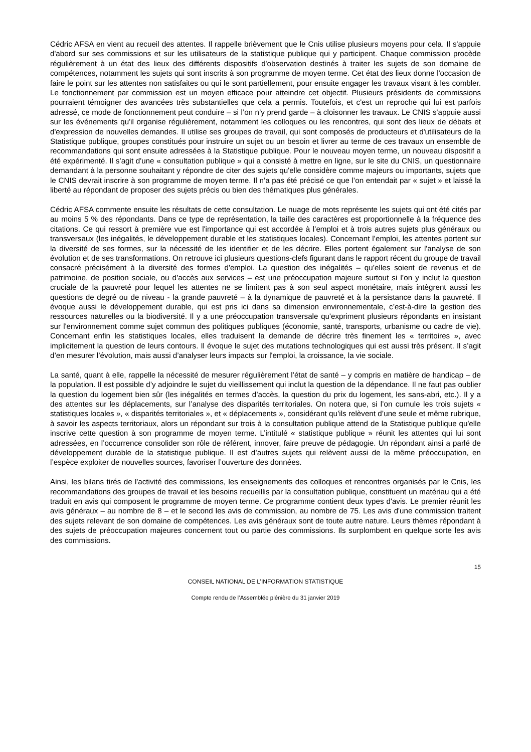Cédric AFSA en vient au recueil des attentes. Il rappelle brièvement que le Cnis utilise plusieurs moyens pour cela. Il s'appuie d'abord sur ses commissions et sur les utilisateurs de la statistique publique qui y participent. Chaque commission procède régulièrement à un état des lieux des différents dispositifs d'observation destinés à traiter les sujets de son domaine de compétences, notamment les sujets qui sont inscrits à son programme de moyen terme. Cet état des lieux donne l'occasion de faire le point sur les attentes non satisfaites ou qui le sont partiellement, pour ensuite engager les travaux visant à les combler. Le fonctionnement par commission est un moyen efficace pour atteindre cet objectif. Plusieurs présidents de commissions pourraient témoigner des avancées très substantielles que cela a permis. Toutefois, et c'est un reproche qui lui est parfois adressé, ce mode de fonctionnement peut conduire – si l’on n’y prend garde – à cloisonner les travaux. Le CNIS s'appuie aussi sur les événements qu'il organise régulièrement, notamment les colloques ou les rencontres, qui sont des lieux de débats et d'expression de nouvelles demandes. Il utilise ses groupes de travail, qui sont composés de producteurs et d'utilisateurs de la Statistique publique, groupes constitués pour instruire un sujet ou un besoin et livrer au terme de ces travaux un ensemble de recommandations qui sont ensuite adressées à la Statistique publique. Pour le nouveau moyen terme, un nouveau dispositif a été expérimenté. Il s’agit d'une « consultation publique » qui a consisté à mettre en ligne, sur le site du CNIS, un questionnaire demandant à la personne souhaitant y répondre de citer des sujets qu'elle considère comme majeurs ou importants, sujets que le CNIS devrait inscrire à son programme de moyen terme. Il n’a pas été précisé ce que l’on entendait par « sujet » et laissé la liberté au répondant de proposer des sujets précis ou bien des thématiques plus générales.
Cédric AFSA commente ensuite les résultats de cette consultation. Le nuage de mots représente les sujets qui ont été cités par au moins 5 % des répondants. Dans ce type de représentation, la taille des caractères est proportionnelle à la fréquence des citations. Ce qui ressort à première vue est l'importance qui est accordée à l’emploi et à trois autres sujets plus généraux ou transversaux (les inégalités, le développement durable et les statistiques locales). Concernant l’emploi, les attentes portent sur la diversité de ses formes, sur la nécessité de les identifier et de les décrire. Elles portent également sur l'analyse de son évolution et de ses transformations. On retrouve ici plusieurs questions-clefs figurant dans le rapport récent du groupe de travail consacré précisément à la diversité des formes d'emploi. La question des inégalités – qu’elles soient de revenus et de patrimoine, de position sociale, ou d’accès aux services – est une préoccupation majeure surtout si l’on y inclut la question cruciale de la pauvreté pour lequel les attentes ne se limitent pas à son seul aspect monétaire, mais intègrent aussi les questions de degré ou de niveau - la grande pauvreté – à la dynamique de pauvreté et à la persistance dans la pauvreté. Il évoque aussi le développement durable, qui est pris ici dans sa dimension environnementale, c’est-à-dire la gestion des ressources naturelles ou la biodiversité. Il y a une préoccupation transversale qu'expriment plusieurs répondants en insistant sur l'environnement comme sujet commun des politiques publiques (économie, santé, transports, urbanisme ou cadre de vie). Concernant enfin les statistiques locales, elles traduisent la demande de décrire très finement les « territoires », avec implicitement la question de leurs contours. Il évoque le sujet des mutations technologiques qui est aussi très présent. Il s’agit d’en mesurer l’évolution, mais aussi d’analyser leurs impacts sur l'emploi, la croissance, la vie sociale.
La santé, quant à elle, rappelle la nécessité de mesurer régulièrement l’état de santé – y compris en matière de handicap – de la population. Il est possible d’y adjoindre le sujet du vieillissement qui inclut la question de la dépendance. Il ne faut pas oublier la question du logement bien sûr (les inégalités en termes d’accès, la question du prix du logement, les sans-abri, etc.). Il y a des attentes sur les déplacements, sur l’analyse des disparités territoriales. On notera que, si l’on cumule les trois sujets « statistiques locales », « disparités territoriales », et « déplacements », considérant qu’ils relèvent d’une seule et même rubrique, à savoir les aspects territoriaux, alors un répondant sur trois à la consultation publique attend de la Statistique publique qu'elle inscrive cette question à son programme de moyen terme. L’intitulé « statistique publique » réunit les attentes qui lui sont adressées, en l’occurrence consolider son rôle de référent, innover, faire preuve de pédagogie. Un répondant ainsi a parlé de développement durable de la statistique publique. Il est d’autres sujets qui relèvent aussi de la même préoccupation, en l’espèce exploiter de nouvelles sources, favoriser l’ouverture des données.
Ainsi, les bilans tirés de l'activité des commissions, les enseignements des colloques et rencontres organisés par le Cnis, les recommandations des groupes de travail et les besoins recueillis par la consultation publique, constituent un matériau qui a été traduit en avis qui composent le programme de moyen terme. Ce programme contient deux types d'avis. Le premier réunit les avis généraux – au nombre de 8 – et le second les avis de commission, au nombre de 75. Les avis d'une commission traitent des sujets relevant de son domaine de compétences. Les avis généraux sont de toute autre nature. Leurs thèmes répondant à des sujets de préoccupation majeures concernent tout ou partie des commissions. Ils surplombent en quelque sorte les avis des commissions.
15
CONSEIL NATIONAL DE L’INFORMATION STATISTIQUE
Compte rendu de l’Assemblée plénière du 31 janvier 2019